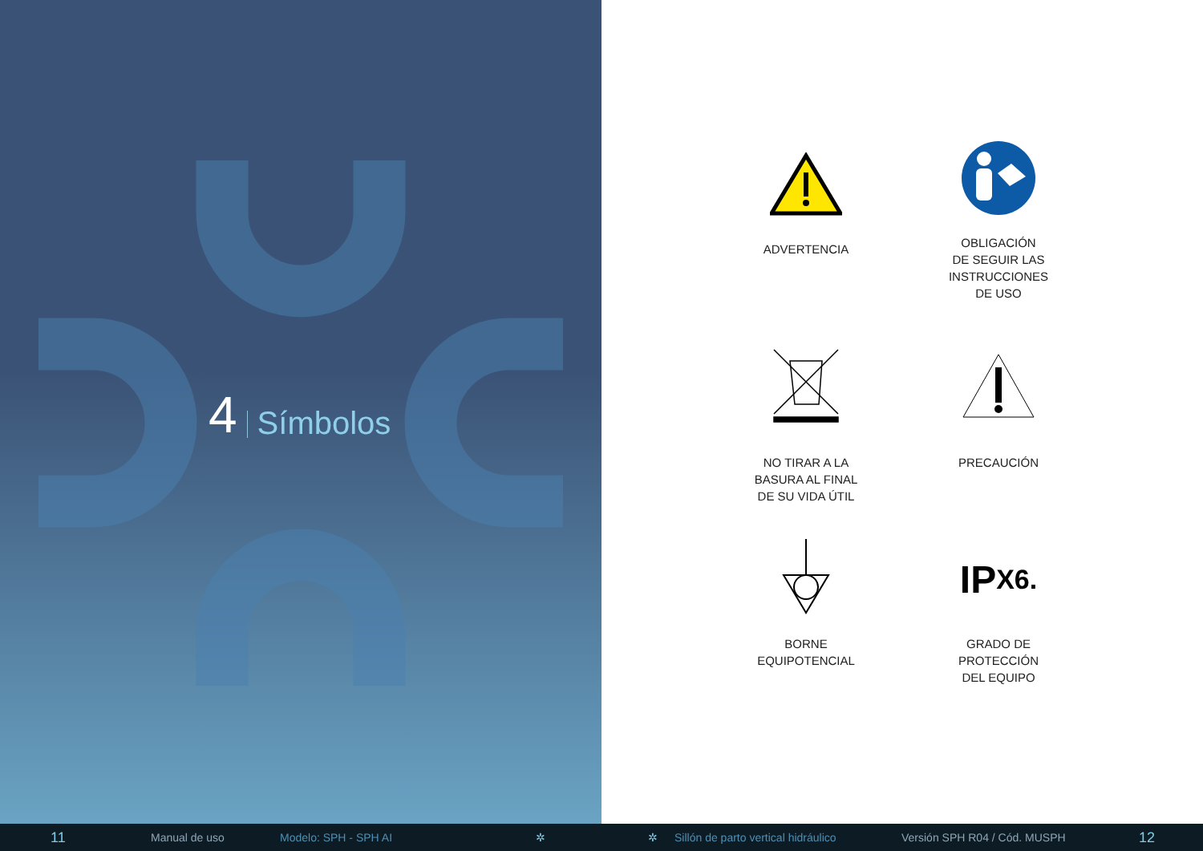4 Símbolos
ADVERTENCIA
OBLIGACIÓN
DE SEGUIR LAS
INSTRUCCIONES
DE USO
NO TIRAR A LA
BASURA AL FINAL
DE SU VIDA ÚTIL
PRECAUCIÓN
BORNE
EQUIPOTENCIAL
IP X6.
GRADO DE
PROTECCIÓN
DEL EQUIPO
11 Manual de uso Modelo: SPH - SPH AI ✲ ✲ Sillón de parto vertical hidráulico Versión SPH R04 / Cód. MUSPH 12